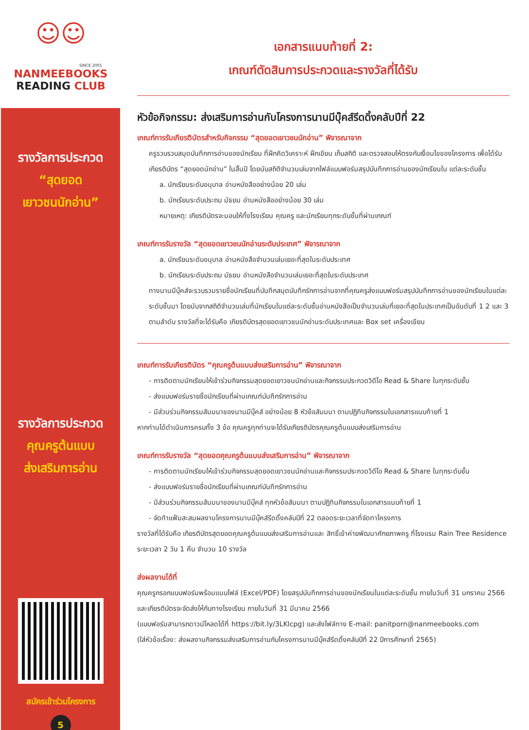☺☺
SINCE 2001
NANMEEBOOKS
READING CLUB
รางวัลการประกวด
“สุดยอด
เยาวชนนักอ่าน”
รางวัลการประกวด
คุณครูต้นแบบ
ส่งเสริมการอ่าน
สมัครเข้าร่วมโครงการ
5
เอกสารแนบท้ายที่ 2:
เกณฑ์ตัดสินการประกวดและรางวัลที่ได้รับ
หัวข้อกิจกรรม: ส่งเสริมการอ่านกับโครงการนานมีบุ๊คส์รีดดิ้งคลับปีที่ 22
เกณฑ์การรับเกียรติบัตรสำหรับกิจกรรม “สุดยอดเยาวชนนักอ่าน” พิจารณาจาก
ครูรวบรวบสมุดบันทึกการอ่านของนักเรียน ที่ฝึกคิดวิเคราะห์ ฝึกเขียน เก็บสถิติ และตรวจสอบให้ตรงกับเงื่อนไขของโครงการ เพื่อได้รับเกียรติบัตร “สุดยอดนักอ่าน” ในสิ้นปี โดยนับสถิติจำนวนเล่มจากไฟล์แบบฟอร์มสรุปบันทึกการอ่านของนักเรียนใน แต่ละระดับชั้น
a. นักเรียนระดับอนุบาล อ่านหนังสืออย่างน้อย 20 เล่ม
b. นักเรียนระดับประถม มัธยม อ่านหนังสืออย่างน้อย 30 เล่ม
หมายเหตุ: เกียรติบัตรจะมอบให้ทั้งโรงเรียน คุณครู และนักเรียนทุกระดับชั้นที่ผ่านเกณฑ์
เกณฑ์การรับรางวัล “สุดยอดเยาวชนนักอ่านระดับประเทศ” พิจารณาจาก
a. นักเรียนระดับอนุบาล อ่านหนังสือจำนวนเล่มเยอะที่สุดในระดับประเทศ
b. นักเรียนระดับประถม มัธยม อ่านหนังสือจำนวนเล่มเยอะที่สุดในระดับประเทศ
ทางนานมีบุ๊คส์จะรวบรวมรายชื่อนักเรียนที่บันทึกสมุดบันทึกรักการอ่านจากที่คุณครูส่งแบบฟอร์มสรุปบันทึกการอ่านของนักเรียนในแต่ละระดับชั้นมา โดยนับจากสถิติจำนวนเล่มที่นักเรียนในแต่ละระดับชั้นอ่านหนังสือเป็นจำนวนเล่มที่เยอะที่สุดในประเทศเป็นอันดับที่ 1 2 และ 3 ตามลำดับ รางวัลที่จะได้รับคือ เกียรติบัตรสุดยอดเยาวชนนักอ่านระดับประเทศและ Box set เครื่องเขียน
เกณฑ์การรับเกียรติบัตร “คุณครูต้นแบบส่งเสริมการอ่าน” พิจารณาจาก
- การติดตามนักเรียนให้เข้าร่วมกิจกรรมสุดยอดเยาวชนนักอ่านและกิจกรรมประกวดวิดีโอ Read & Share ในทุกระดับชั้น
- ส่งแบบฟอร์มรายชื่อนักเรียนที่ผ่านเกณฑ์บันทึกรักการอ่าน
- มีส่วนร่วมกิจกรรมสัมมนาของนานมีบุ๊คส์ อย่างน้อย 8 หัวข้อสัมมนา ตามปฏิทินกิจกรรมในเอกสารแนบท้ายที่ 1
หากท่านได้ดำเนินการครบทั้ง 3 ข้อ คุณครูทุกท่านจะได้รับเกียรติบัตรคุณครูต้นแบบส่งเสริมการอ่าน
เกณฑ์การรับรางวัล “สุดยอดคุณครูต้นแบบส่งเสริมการอ่าน” พิจารณาจาก
- การติดตามนักเรียนให้เข้าร่วมกิจกรรมสุดยอดเยาวชนนักอ่านและกิจกรรมประกวดวิดีโอ Read & Share ในทุกระดับชั้น
- ส่งแบบฟอร์มรายชื่อนักเรียนที่ผ่านเกณฑ์บันทึกรักการอ่าน
- มีส่วนร่วมกิจกรรมสัมมนาของนานมีบุ๊คส์ ทุกหัวข้อสัมมนา ตามปฏิทินกิจกรรมในเอกสารแนบท้ายที่ 1
- จัดทำแฟ้มสะสมผลงานโครงการนานมีบุ๊คส์รีดดิ้งคลับปีที่ 22 ตลอดระยะเวลาที่จัดทาโครงการ
รางวัลที่ได้รับคือ เกียรติบัตรสุดยอดคุณครูต้นแบบส่งเสริมการอ่านและ สิทธิ์เข้าค่ายพัฒนาศักยภาพครู ที่โรงแรม Rain Tree Residence ระยะเวลา 2 วัน 1 คืน จำนวน 10 รางวัล
ส่งผลงานได้ที่
คุณครูกรอกแบบฟอร์มพร้อมแนบไฟล์ (Excel/PDF) โดยสรุปบันทึกการอ่านของนักเรียนในแต่ละระดับชั้น ภายในวันที่ 31 มกราคม 2566 และเกียรติบัตรจะจัดส่งให้กับทางโรงเรียน ภายในวันที่ 31 มีนาคม 2566
(แบบฟอร์มสามารถดาวน์โหลดได้ที่ https://bit.ly/3LKlcpg) และส่งไฟล์ทาง E-mail: panitporn@nanmeebooks.com
(ใส่หัวข้อเรื่อง: ส่งผลงานกิจกรรมส่งเสริมการอ่านกับโครงการนานมีบุ๊คส์รีดดิ้งคลับปีที่ 22 ปีการศึกษาที่ 2565)